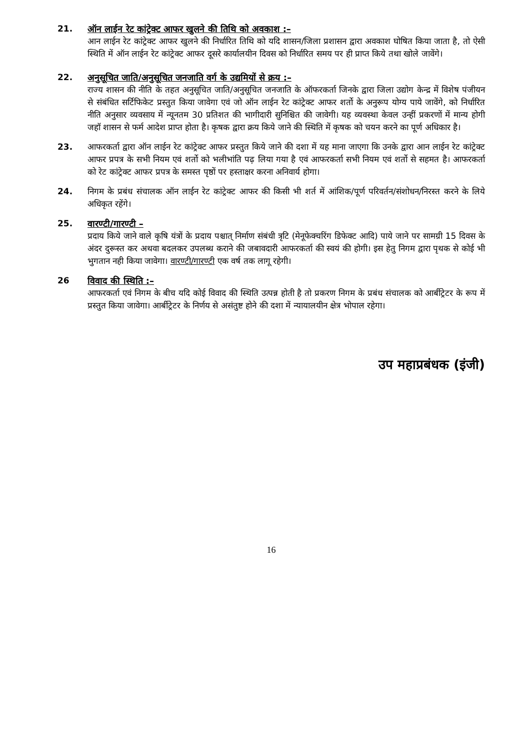21. ऑन लाईन रेट कांट्रेक्ट आफर खुलने की तिथि को अवकाश :–
आन लाईन रेट कांट्रेक्ट आफर खुलने की निर्धारित तिथि को यदि शासन/जिला प्रशासन द्वारा अवकाश घोषित किया जाता है, तो ऐसी स्थिति में ऑन लाईन रेट कांट्रेक्ट आफर दूसरे कार्यालयीन दिवस को निर्धारित समय पर ही प्राप्त किये तथा खोले जावेंगे।
22. अनुसूचित जाति/अनुसूचित जनजाति वर्ग के उद्यमियों से क्रय :–
राज्य शासन की नीति के तहत अनुसूचित जाति/अनुसूचित जनजाति के ऑफरकर्ता जिनके द्वारा जिला उद्योग केन्द्र में विशेष पंजीयन से संबंधित सर्टिफिकेट प्रस्तुत किया जावेगा एवं जो ऑन लाईन रेट कांट्रेक्ट आफर शर्तो के अनुरूप योग्य पाये जावेंगे, को निर्धारित नीति अनुसार व्यवसाय में न्यूनतम 30 प्रतिशत की भागीदारी सुनिश्चित की जावेगी। यह व्यवस्था केवल उन्हीं प्रकरणों में मान्य होगी जहॉ शासन से फर्म आदेश प्राप्त होता है। कृषक द्वारा क्रय किये जाने की स्थिति में कृषक को चयन करने का पूर्ण अधिकार है।
23. आफरकर्ता द्वारा ऑन लाईन रेट कांट्रेक्ट आफर प्रस्तुत किये जाने की दशा में यह माना जाएगा कि उनके द्वारा आन लाईन रेट कांट्रेक्ट आफर प्रपत्र के सभी नियम एवं शर्तो को भलीभांति पढ़ लिया गया है एवं आफरकर्ता सभी नियम एवं शर्तो से सहमत है। आफरकर्ता को रेट कांट्रेक्ट आफर प्रपत्र के समस्त पृष्ठों पर हस्ताक्षर करना अनिवार्य होगा।
24. निगम के प्रबंध संचालक ऑन लाईन रेट कांट्रेक्ट आफर की किसी भी शर्त में आंशिक/पूर्ण परिवर्तन/संशोधन/निरस्त करने के लिये अधिकृत रहेंगे।
25. वारण्टी/गारण्टी –
प्रदाय किये जाने वाले कृषि यंत्रों के प्रदाय पश्चात् निर्माण संबंधी त्रृटि (मेनूफेक्चरिंग डिफेक्ट आदि) पाये जाने पर सामग्री 15 दिवस के अंदर दुरूस्त कर अथवा बदलकर उपलब्ध कराने की जबावदारी आफरकर्ता की स्वयं की होगी। इस हेतु निगम द्वारा पृथक से कोई भी भुगतान नही किया जावेगा। वारण्टी/गारण्टी एक वर्ष तक लागू रहेगी।
26 विवाद की स्थिति :–
आफरकर्ता एवं निगम के बीच यदि कोई विवाद की स्थिति उत्पन्न होती है तो प्रकरण निगम के प्रबंध संचालक को आर्बीट्रेटर के रूप में प्रस्तुत किया जावेगा। आर्बीट्रेटर के निर्णय से असंतुष्ट होने की दशा में न्यायालयीन क्षेत्र भोपाल रहेगा।
उप महाप्रबंधक (इंजी)
16